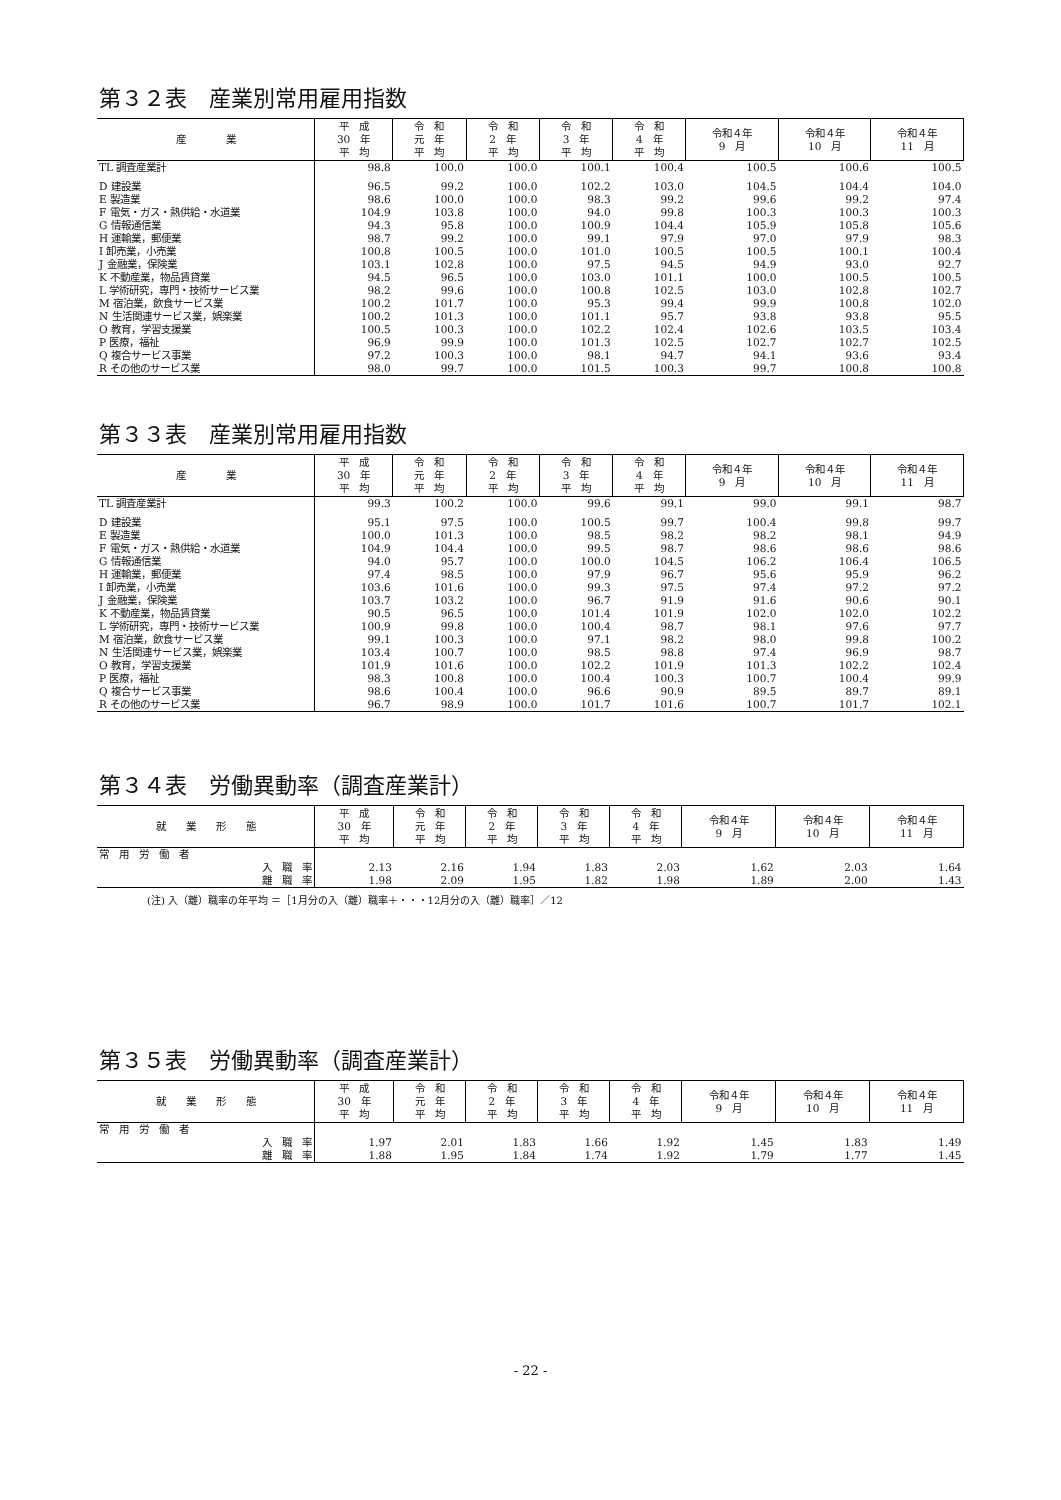第３２表　産業別常用雇用指数
| 産 業 | 平 成 30 年 平 均 | 令 和 元 年 平 均 | 令 和 2 年 平 均 | 令 和 3 年 平 均 | 令 和 4 年 平 均 | 令和４年 9 月 | 令和４年 10 月 | 令和４年 11 月 |
| --- | --- | --- | --- | --- | --- | --- | --- | --- |
| TL 調査産業計 | 98.8 | 100.0 | 100.0 | 100.1 | 100.4 | 100.5 | 100.6 | 100.5 |
| D 建設業 | 96.5 | 99.2 | 100.0 | 102.2 | 103.0 | 104.5 | 104.4 | 104.0 |
| E 製造業 | 98.6 | 100.0 | 100.0 | 98.3 | 99.2 | 99.6 | 99.2 | 97.4 |
| F 電気・ガス・熱供給・水道業 | 104.9 | 103.8 | 100.0 | 94.0 | 99.8 | 100.3 | 100.3 | 100.3 |
| G 情報通信業 | 94.3 | 95.8 | 100.0 | 100.9 | 104.4 | 105.9 | 105.8 | 105.6 |
| H 運輸業，郵便業 | 98.7 | 99.2 | 100.0 | 99.1 | 97.9 | 97.0 | 97.9 | 98.3 |
| I 卸売業，小売業 | 100.8 | 100.5 | 100.0 | 101.0 | 100.5 | 100.5 | 100.1 | 100.4 |
| J 金融業，保険業 | 103.1 | 102.8 | 100.0 | 97.5 | 94.5 | 94.9 | 93.0 | 92.7 |
| K 不動産業，物品賃貸業 | 94.5 | 96.5 | 100.0 | 103.0 | 101.1 | 100.0 | 100.5 | 100.5 |
| L 学術研究，専門・技術サービス業 | 98.2 | 99.6 | 100.0 | 100.8 | 102.5 | 103.0 | 102.8 | 102.7 |
| M 宿泊業，飲食サービス業 | 100.2 | 101.7 | 100.0 | 95.3 | 99.4 | 99.9 | 100.8 | 102.0 |
| N 生活関連サービス業，娯楽業 | 100.2 | 101.3 | 100.0 | 101.1 | 95.7 | 93.8 | 93.8 | 95.5 |
| O 教育，学習支援業 | 100.5 | 100.3 | 100.0 | 102.2 | 102.4 | 102.6 | 103.5 | 103.4 |
| P 医療，福祉 | 96.9 | 99.9 | 100.0 | 101.3 | 102.5 | 102.7 | 102.7 | 102.5 |
| Q 複合サービス事業 | 97.2 | 100.3 | 100.0 | 98.1 | 94.7 | 94.1 | 93.6 | 93.4 |
| R その他のサービス業 | 98.0 | 99.7 | 100.0 | 101.5 | 100.3 | 99.7 | 100.8 | 100.8 |
第３３表　産業別常用雇用指数
| 産 業 | 平 成 30 年 平 均 | 令 和 元 年 平 均 | 令 和 2 年 平 均 | 令 和 3 年 平 均 | 令 和 4 年 平 均 | 令和４年 9 月 | 令和４年 10 月 | 令和４年 11 月 |
| --- | --- | --- | --- | --- | --- | --- | --- | --- |
| TL 調査産業計 | 99.3 | 100.2 | 100.0 | 99.6 | 99.1 | 99.0 | 99.1 | 98.7 |
| D 建設業 | 95.1 | 97.5 | 100.0 | 100.5 | 99.7 | 100.4 | 99.8 | 99.7 |
| E 製造業 | 100.0 | 101.3 | 100.0 | 98.5 | 98.2 | 98.2 | 98.1 | 94.9 |
| F 電気・ガス・熱供給・水道業 | 104.9 | 104.4 | 100.0 | 99.5 | 98.7 | 98.6 | 98.6 | 98.6 |
| G 情報通信業 | 94.0 | 95.7 | 100.0 | 100.0 | 104.5 | 106.2 | 106.4 | 106.5 |
| H 運輸業，郵便業 | 97.4 | 98.5 | 100.0 | 97.9 | 96.7 | 95.6 | 95.9 | 96.2 |
| I 卸売業，小売業 | 103.6 | 101.6 | 100.0 | 99.3 | 97.5 | 97.4 | 97.2 | 97.2 |
| J 金融業，保険業 | 103.7 | 103.2 | 100.0 | 96.7 | 91.9 | 91.6 | 90.6 | 90.1 |
| K 不動産業，物品賃貸業 | 90.5 | 96.5 | 100.0 | 101.4 | 101.9 | 102.0 | 102.0 | 102.2 |
| L 学術研究，専門・技術サービス業 | 100.9 | 99.8 | 100.0 | 100.4 | 98.7 | 98.1 | 97.6 | 97.7 |
| M 宿泊業，飲食サービス業 | 99.1 | 100.3 | 100.0 | 97.1 | 98.2 | 98.0 | 99.8 | 100.2 |
| N 生活関連サービス業，娯楽業 | 103.4 | 100.7 | 100.0 | 98.5 | 98.8 | 97.4 | 96.9 | 98.7 |
| O 教育，学習支援業 | 101.9 | 101.6 | 100.0 | 102.2 | 101.9 | 101.3 | 102.2 | 102.4 |
| P 医療，福祉 | 98.3 | 100.8 | 100.0 | 100.4 | 100.3 | 100.7 | 100.4 | 99.9 |
| Q 複合サービス事業 | 98.6 | 100.4 | 100.0 | 96.6 | 90.9 | 89.5 | 89.7 | 89.1 |
| R その他のサービス業 | 96.7 | 98.9 | 100.0 | 101.7 | 101.6 | 100.7 | 101.7 | 102.1 |
第３４表　労働異動率（調査産業計）
| 就 業 形 態 | 平 成 30 年 平 均 | 令 和 元 年 平 均 | 令 和 2 年 平 均 | 令 和 3 年 平 均 | 令 和 4 年 平 均 | 令和４年 9 月 | 令和４年 10 月 | 令和４年 11 月 |
| --- | --- | --- | --- | --- | --- | --- | --- | --- |
| 常 用 労 働 者 | | | | | | | | |
| 入 職 率 | 2.13 | 2.16 | 1.94 | 1.83 | 2.03 | 1.62 | 2.03 | 1.64 |
| 離 職 率 | 1.98 | 2.09 | 1.95 | 1.82 | 1.98 | 1.89 | 2.00 | 1.43 |
(注) 入（離）職率の年平均 ＝［1月分の入（離）職率＋・・・12月分の入（離）職率］／12
第３５表　労働異動率（調査産業計）
| 就 業 形 態 | 平 成 30 年 平 均 | 令 和 元 年 平 均 | 令 和 2 年 平 均 | 令 和 3 年 平 均 | 令 和 4 年 平 均 | 令和４年 9 月 | 令和４年 10 月 | 令和４年 11 月 |
| --- | --- | --- | --- | --- | --- | --- | --- | --- |
| 常 用 労 働 者 | | | | | | | | |
| 入 職 率 | 1.97 | 2.01 | 1.83 | 1.66 | 1.92 | 1.45 | 1.83 | 1.49 |
| 離 職 率 | 1.88 | 1.95 | 1.84 | 1.74 | 1.92 | 1.79 | 1.77 | 1.45 |
- 22 -